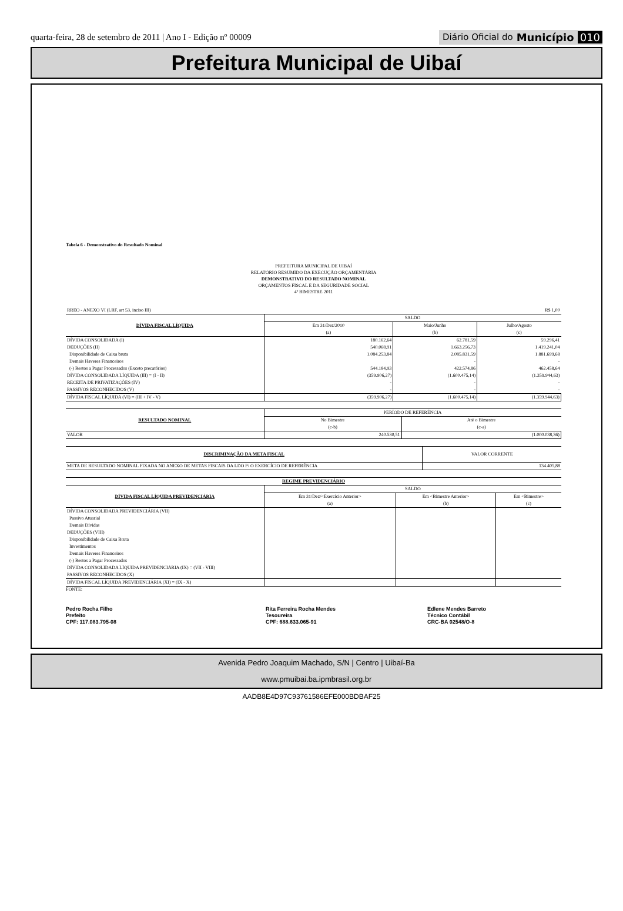quarta-feira, 28 de setembro de 2011 | Ano I - Edição nº 00009
Diário Oficial do Município 010
Prefeitura Municipal de Uibaí
Tabela 6 - Demonstrativo do Resultado Nominal
PREFEITURA MUNICIPAL DE UIBAÍ
RELATÓRIO RESUMIDO DA EXECUÇÃO ORÇAMENTÁRIA
DEMONSTRATIVO DO RESULTADO NOMINAL
ORÇAMENTOS FISCAL E DA SEGURIDADE SOCIAL
4º BIMESTRE 2011
| RREO - ANEXO VI (LRF, art 53, inciso III) | | R$ 1,00 | |
| DÍVIDA FISCAL LÍQUIDA | SALDO | | |
| | Em 31/Dez/2010 | Maio/Junho | Julho/Agosto |
| | (a) | (b) | (c) |
| DÍVIDA CONSOLIDADA (I) | 180.162,64 | 62.781,59 | 59.296,41 |
| DEDUÇÕES (II) | 540.068,91 | 1.663.256,73 | 1.419.241,04 |
| Disponibilidade de Caixa bruta | 1.084.253,84 | 2.085.831,59 | 1.881.699,68 |
| Demais Haveres Financeiros | | - | - |
| (-) Restos a Pagar Processados (Exceto precatórios) | 544.184,93 | 422.574,86 | 462.458,64 |
| DÍVIDA CONSOLIDADA LÍQUIDA (III) = (I - II) | (359.906,27) | (1.600.475,14) | (1.359.944,63) |
| RECEITA DE PRIVATIZAÇÕES (IV) | - | - | - |
| PASSIVOS RECONHECIDOS (V) | - | - | - |
| DÍVIDA FISCAL LÍQUIDA (VI) = (III + IV - V) | (359.906,27) | (1.600.475,14) | (1.359.944,63) |
| RESULTADO NOMINAL | PERÍODO DE REFERÊNCIA | |
| --- | --- | --- |
| | No Bimestre | Até o Bimestre |
| | (c-b) | (c-a) |
| VALOR | 240.530,51 | (1.000.038,36) |
| DISCRIMINAÇÃO DA META FISCAL | VALOR CORRENTE |
| --- | --- |
| META DE RESULTADO NOMINAL FIXADA NO ANEXO DE METAS FISCAIS DA LDO P/ O EXERCÍCIO DE REFERÊNCIA | 134.405,88 |
| REGIME PREVIDENCIÁRIO | | | |
| --- | --- | --- | --- |
| DÍVIDA FISCAL LÍQUIDA PREVIDENCIÁRIA | SALDO | | |
| | Em 31/Dez/<Exercício Anterior> | Em <Bimestre Anterior> | Em <Bimestre> |
| | (a) | (b) | (c) |
| DÍVIDA CONSOLIDADA PREVIDENCIÁRIA (VII) | | | |
| Passivo Atuarial | | | |
| Demais Dívidas | | | |
| DEDUÇÕES (VIII) | | | |
| Disponibilidade de Caixa Bruta | | | |
| Investimentos | | | |
| Demais Haveres Financeiros | | | |
| (-) Restos a Pagar Processados | | | |
| DÍVIDA CONSOLIDADA LÍQUIDA PREVIDENCIÁRIA (IX) = (VII - VIII) | | | |
| PASSIVOS RECONHECIDOS (X) | | | |
| DÍVIDA FISCAL LÍQUIDA PREVIDENCIÁRIA (XI) = (IX - X) | | | |
FONTE:
Pedro Rocha Filho
Prefeito
CPF: 117.083.795-08
Rita Ferreira Rocha Mendes
Tesoureira
CPF: 688.633.065-91
Edlene Mendes Barreto
Técnico Contábil
CRC-BA 02548/O-8
Avenida Pedro Joaquim Machado, S/N | Centro | Uibaí-Ba
www.pmuibai.ba.ipmbrasil.org.br
AADB8E4D97C93761586EFE000BDBAF25